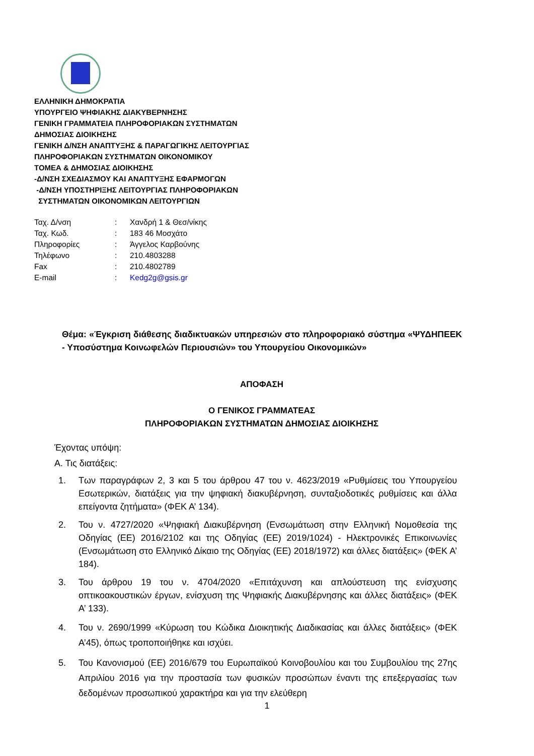ΕΛΛΗΝΙΚΗ ΔΗΜΟΚΡΑΤΙΑ
ΥΠΟΥΡΓΕΙΟ ΨΗΦΙΑΚΗΣ ΔΙΑΚΥΒΕΡΝΗΣΗΣ
ΓΕΝΙΚΗ ΓΡΑΜΜΑΤΕΙΑ ΠΛΗΡΟΦΟΡΙΑΚΩΝ ΣΥΣΤΗΜΑΤΩΝ
ΔΗΜΟΣΙΑΣ ΔΙΟΙΚΗΣΗΣ
ΓΕΝΙΚΗ Δ/ΝΣΗ ΑΝΑΠΤΥΞΗΣ & ΠΑΡΑΓΩΓΙΚΗΣ ΛΕΙΤΟΥΡΓΙΑΣ
ΠΛΗΡΟΦΟΡΙΑΚΩΝ ΣΥΣΤΗΜΑΤΩΝ ΟΙΚΟΝΟΜΙΚΟΥ
ΤΟΜΕΑ & ΔΗΜΟΣΙΑΣ ΔΙΟΙΚΗΣΗΣ
-Δ/ΝΣΗ ΣΧΕΔΙΑΣΜΟΥ ΚΑΙ ΑΝΑΠΤΥΞΗΣ ΕΦΑΡΜΟΓΩΝ
-Δ/ΝΣΗ ΥΠΟΣΤΗΡΙΞΗΣ ΛΕΙΤΟΥΡΓΙΑΣ ΠΛΗΡΟΦΟΡΙΑΚΩΝ
ΣΥΣΤΗΜΑΤΩΝ ΟΙΚΟΝΟΜΙΚΩΝ ΛΕΙΤΟΥΡΓΙΩΝ
| Ταχ. Δ/νση | : | Χανδρή 1 & Θεσ/νίκης |
| Ταχ. Κωδ. | : | 183 46 Μοσχάτο |
| Πληροφορίες | : | Άγγελος Καρβούνης |
| Τηλέφωνο | : | 210.4803288 |
| Fax | : | 210.4802789 |
| E-mail | : | Kedg2g@gsis.gr |
Θέμα: «Έγκριση διάθεσης διαδικτυακών υπηρεσιών στο πληροφοριακό σύστημα «ΨΥΔΗΠΕΕΚ - Υποσύστημα Κοινωφελών Περιουσιών» του Υπουργείου Οικονομικών»
ΑΠΟΦΑΣΗ
Ο ΓΕΝΙΚΟΣ ΓΡΑΜΜΑΤΕΑΣ
ΠΛΗΡΟΦΟΡΙΑΚΩΝ ΣΥΣΤΗΜΑΤΩΝ ΔΗΜΟΣΙΑΣ ΔΙΟΙΚΗΣΗΣ
Έχοντας υπόψη:
Α. Τις διατάξεις:
1. Των παραγράφων 2, 3 και 5 του άρθρου 47 του ν. 4623/2019 «Ρυθμίσεις του Υπουργείου Εσωτερικών, διατάξεις για την ψηφιακή διακυβέρνηση, συνταξιοδοτικές ρυθμίσεις και άλλα επείγοντα ζητήματα» (ΦΕΚ Α’ 134).
2. Του ν. 4727/2020 «Ψηφιακή Διακυβέρνηση (Ενσωμάτωση στην Ελληνική Νομοθεσία της Οδηγίας (ΕΕ) 2016/2102 και της Οδηγίας (ΕΕ) 2019/1024) - Ηλεκτρονικές Επικοινωνίες (Ενσωμάτωση στο Ελληνικό Δίκαιο της Οδηγίας (ΕΕ) 2018/1972) και άλλες διατάξεις» (ΦΕΚ Α’ 184).
3. Του άρθρου 19 του ν. 4704/2020 «Επιτάχυνση και απλούστευση της ενίσχυσης οπτικοακουστικών έργων, ενίσχυση της Ψηφιακής Διακυβέρνησης και άλλες διατάξεις» (ΦΕΚ Α’ 133).
4. Του ν. 2690/1999 «Κύρωση του Κώδικα Διοικητικής Διαδικασίας και άλλες διατάξεις» (ΦΕΚ Α’45), όπως τροποποιήθηκε και ισχύει.
5. Του Κανονισμού (ΕΕ) 2016/679 του Ευρωπαϊκού Κοινοβουλίου και του Συμβουλίου της 27ης Απριλίου 2016 για την προστασία των φυσικών προσώπων έναντι της επεξεργασίας των δεδομένων προσωπικού χαρακτήρα και για την ελεύθερη
1